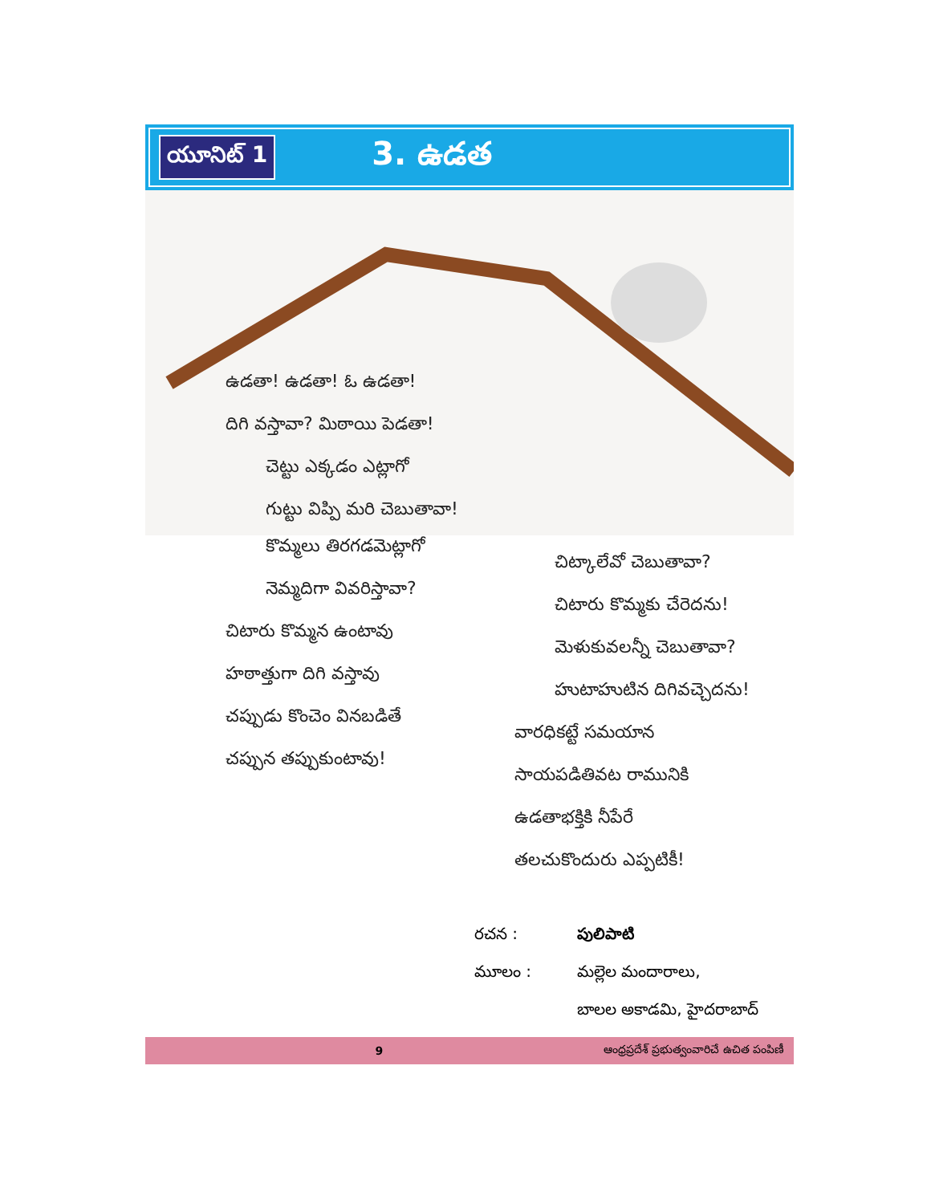యూనిట్ 1
3. ఉడత
ఉడతా! ఉడతా! ఓ ఉడతా!
దిగి వస్తావా? మిఠాయి పెడతా!
చెట్టు ఎక్కడం ఎట్లాగో
గుట్టు విప్పి మరి చెబుతావా!
కొమ్మలు తిరగడమెట్లాగో
నెమ్మదిగా వివరిస్తావా?
చిటారు కొమ్మన ఉంటావు
హఠాత్తుగా దిగి వస్తావు
చప్పుడు కొంచెం వినబడితే
చప్పున తప్పుకుంటావు!
చిట్కాలేవో చెబుతావా?
చిటారు కొమ్మకు చేరెదను!
మెళుకువలన్నీ చెబుతావా?
హుటాహుటిన దిగివచ్చెదను!
వారధికట్టే సమయాన
సాయపడితివట రామునికి
ఉడతాభక్తికి నీపేరే
తలచుకొందురు ఎప్పటికీ!
రచన : పులిపాటి
మూలం : మల్లెల మందారాలు,
బాలల అకాడమి, హైదరాబాద్
9 ఆంధ్రప్రదేశ్ ప్రభుత్వంవారిచే ఉచిత పంపిణీ